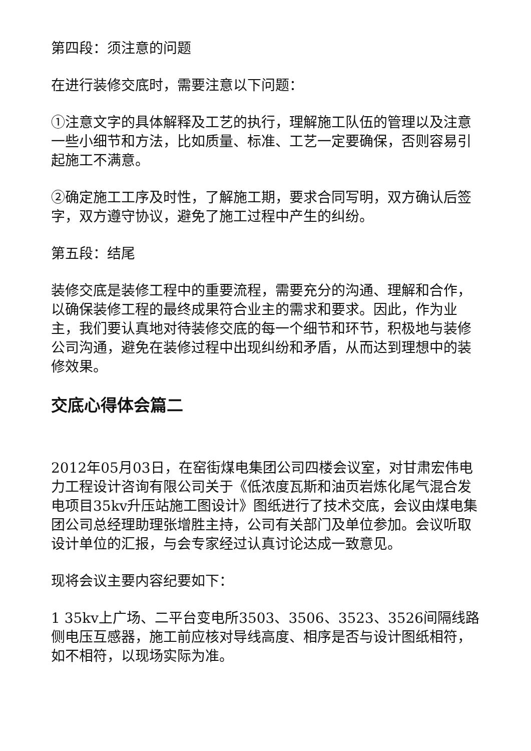第四段：须注意的问题
在进行装修交底时，需要注意以下问题：
①注意文字的具体解释及工艺的执行，理解施工队伍的管理以及注意一些小细节和方法，比如质量、标准、工艺一定要确保，否则容易引起施工不满意。
②确定施工工序及时性，了解施工期，要求合同写明，双方确认后签字，双方遵守协议，避免了施工过程中产生的纠纷。
第五段：结尾
装修交底是装修工程中的重要流程，需要充分的沟通、理解和合作，以确保装修工程的最终成果符合业主的需求和要求。因此，作为业主，我们要认真地对待装修交底的每一个细节和环节，积极地与装修公司沟通，避免在装修过程中出现纠纷和矛盾，从而达到理想中的装修效果。
交底心得体会篇二
2012年05月03日，在窑街煤电集团公司四楼会议室，对甘肃宏伟电力工程设计咨询有限公司关于《低浓度瓦斯和油页岩炼化尾气混合发电项目35kv升压站施工图设计》图纸进行了技术交底，会议由煤电集团公司总经理助理张增胜主持，公司有关部门及单位参加。会议听取 设计单位的汇报，与会专家经过认真讨论达成一致意见。
现将会议主要内容纪要如下：
1 35kv上广场、二平台变电所3503、3506、3523、3526间隔线路侧电压互感器，施工前应核对导线高度、相序是否与设计图纸相符，如不相符，以现场实际为准。